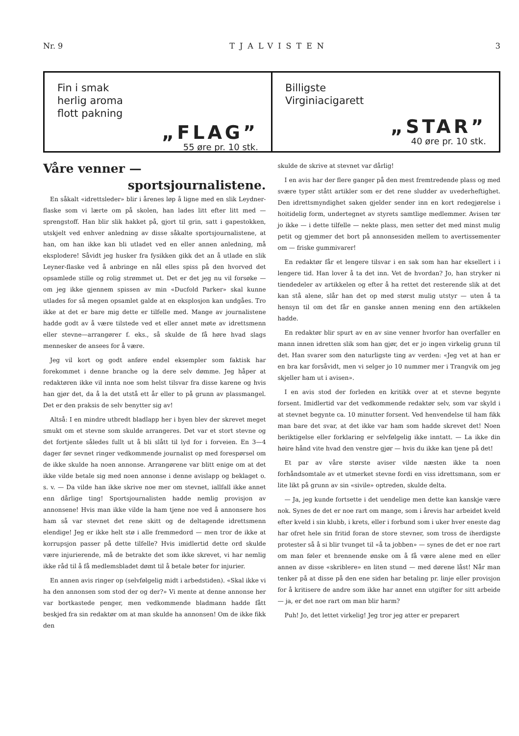Nr. 9 TJALVISTEN 3
Fin i smak
herlig aroma
flott pakning
„FLAG”
55 øre pr. 10 stk.
Billigste
Virginiacigarett
„STAR”
40 øre pr. 10 stk.
Våre venner —
sportsjournalistene.
En såkalt «idrettsleder» blir i årenes løp å ligne med en slik Leydner-flaske som vi lærte om på skolen, han lades litt efter litt med — sprengstoff. Han blir slik hakket på, gjort til grin, satt i gapestokken, utskjelt ved enhver anledning av disse såkalte sportsjournalistene, at han, om han ikke kan bli utladet ved en eller annen anledning, må eksplodere! Såvidt jeg husker fra fysikken gikk det an å utlade en slik Leyner-flaske ved å anbringe en nål elles spiss på den hvorved det opsamlede stille og rolig strømmet ut. Det er det jeg nu vil forsøke — om jeg ikke gjennem spissen av min «Ducfold Parker» skal kunne utlades for så megen opsamlet galde at en eksplosjon kan undgåes. Tro ikke at det er bare mig dette er tilfelle med. Mange av journalistene hadde godt av å være tilstede ved et eller annet møte av idrettsmenn eller stevne—arrangører f. eks., så skulde de få høre hvad slags mennesker de ansees for å være.
Jeg vil kort og godt anføre endel eksempler som faktisk har forekommet i denne branche og la dere selv dømme. Jeg håper at redaktøren ikke vil innta noe som helst tilsvar fra disse karene og hvis han gjør det, da å la det utstå ett år eller to på grunn av plassmangel. Det er den praksis de selv benytter sig av!
Altså: I en mindre utbredt bladlapp her i byen blev der skrevet meget smukt om et stevne som skulde arrangeres. Det var et stort stevne og det fortjente således fullt ut å bli slått til lyd for i forveien. En 3—4 dager før sevnet ringer vedkommende journalist op med forespørsel om de ikke skulde ha noen annonse. Arrangørene var blitt enige om at det ikke vilde betale sig med noen annonse i denne avislapp og beklaget o. s. v. — Da vilde han ikke skrive noe mer om stevnet, iallfall ikke annet enn dårlige ting! Sportsjournalisten hadde nemlig provisjon av annonsene! Hvis man ikke vilde la ham tjene noe ved å annonsere hos ham så var stevnet det rene skitt og de deltagende idrettsmenn elendige! Jeg er ikke helt stø i alle fremmedord — men tror de ikke at korrupsjon passer på dette tilfelle? Hvis imidlertid dette ord skulde være injurierende, må de betrakte det som ikke skrevet, vi har nemlig ikke råd til å få medlemsbladet dømt til å betale bøter for injurier.
En annen avis ringer op (selvfølgelig midt i arbedstiden). «Skal ikke vi ha den annonsen som stod der og der?» Vi mente at denne annonse her var bortkastede penger, men vedkommende bladmann hadde fått beskjed fra sin redaktør om at man skulde ha annonsen! Om de ikke fikk den
skulde de skrive at stevnet var dårlig!
I en avis har der flere ganger på den mest fremtredende plass og med svære typer stått artikler som er det rene sludder av uvederheftighet. Den idrettsmyndighet saken gjelder sender inn en kort redegjørelse i hoitidelig form, undertegnet av styrets samtlige medlemmer. Avisen tør jo ikke — i dette tilfelle — nekte plass, men setter det med minst mulig petit og gjemmer det bort på annonsesiden mellem to avertissementer om — friske gummivarer!
En redaktør får et lengere tilsvar i en sak som han har eksellert i i lengere tid. Han lover å ta det inn. Vet de hvordan? Jo, han stryker ni tiendedeler av artikkelen og efter å ha rettet det resterende slik at det kan stå alene, slår han det op med størst mulig utstyr — uten å ta hensyn til om det får en ganske annen mening enn den artikkelen hadde.
En redaktør blir spurt av en av sine venner hvorfor han overfaller en mann innen idretten slik som han gjør, det er jo ingen virkelig grunn til det. Han svarer som den naturligste ting av verden: «Jeg vet at han er en bra kar forsåvidt, men vi selger jo 10 nummer mer i Trangvik om jeg skjeller ham ut i avisen».
I en avis stod der forleden en kritikk over at et stevne begynte forsent. Imidlertid var det vedkommende redaktør selv, som var skyld i at stevnet begynte ca. 10 minutter forsent. Ved henvendelse til ham fikk man bare det svar, at det ikke var ham som hadde skrevet det! Noen beriktigelse eller forklaring er selvfølgelig ikke inntatt. — La ikke din høire hånd vite hvad den venstre gjør — hvis du ikke kan tjene på det!
Et par av våre største aviser vilde næsten ikke ta noen forhåndsomtale av et utmerket stevne fordi en viss idrettsmann, som er lite likt på grunn av sin «sivile» optreden, skulde delta.
— Ja, jeg kunde fortsette i det uendelige men dette kan kanskje være nok. Synes de det er noe rart om mange, som i årevis har arbeidet kveld efter kveld i sin klubb, i krets, eller i forbund som i uker hver eneste dag har ofret hele sin fritid foran de store stevner, som tross de iherdigste protester så å si blir tvunget til «å ta jobben» — synes de det er noe rart om man føler et brennende ønske om å få være alene med en eller annen av disse «skriblere» en liten stund — med dørene låst! Når man tenker på at disse på den ene siden har betaling pr. linje eller provisjon for å kritisere de andre som ikke har annet enn utgifter for sitt arbeide — ja, er det noe rart om man blir harm?
Puh! Jo, det lettet virkelig! Jeg tror jeg atter er preparert